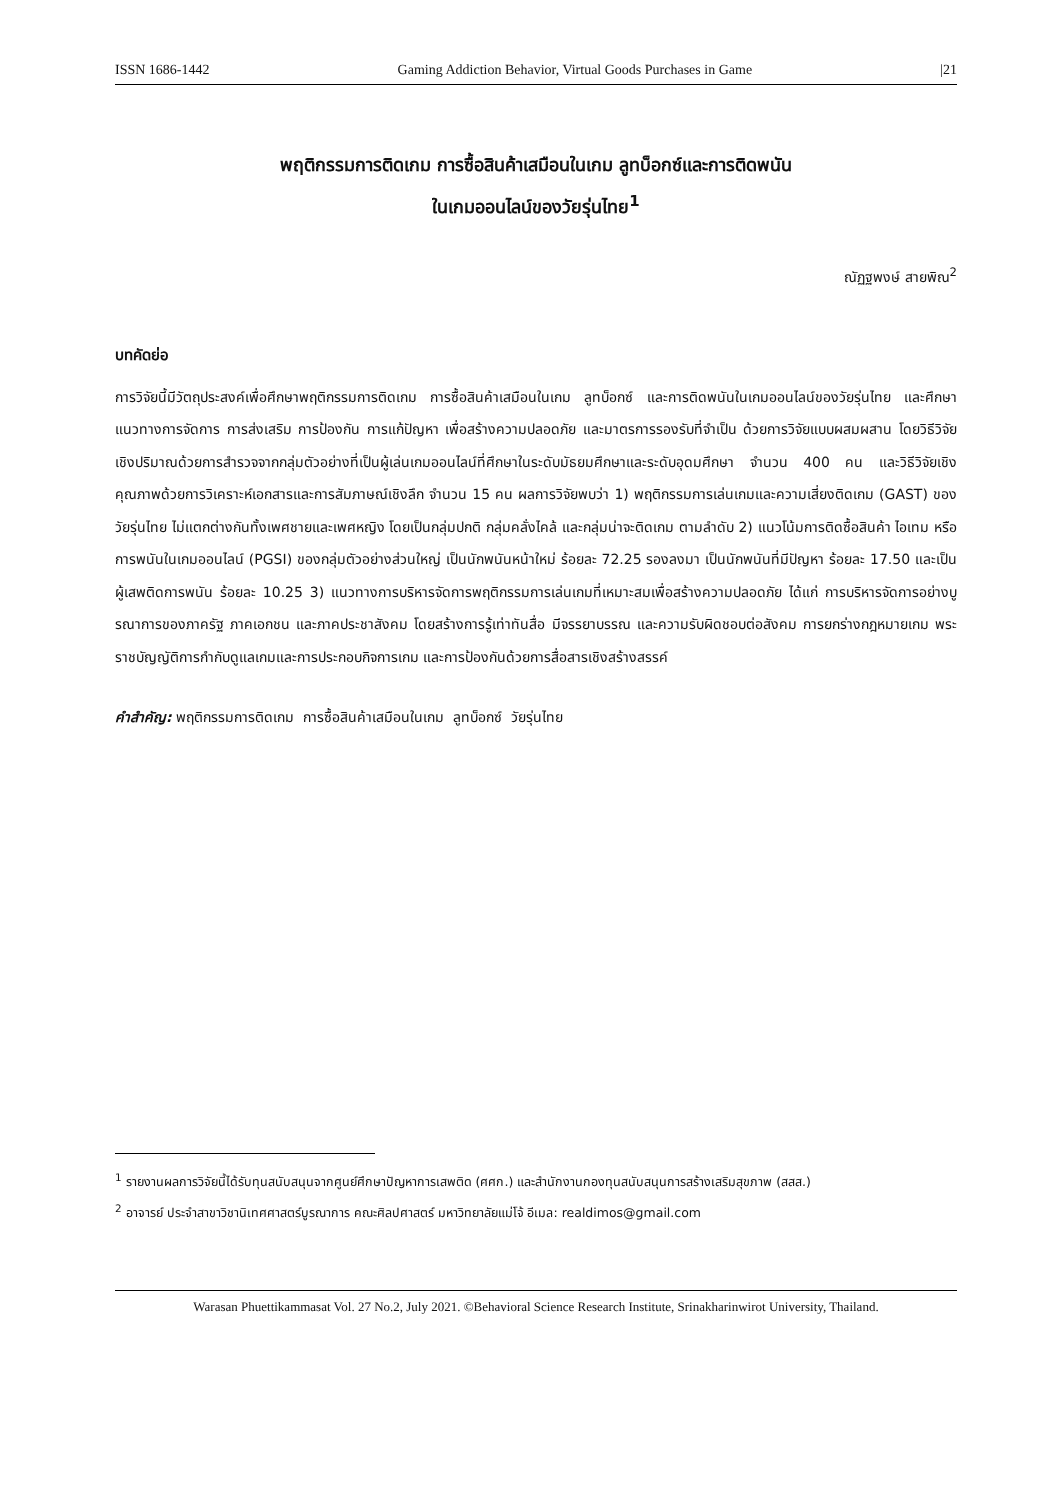ISSN 1686-1442 Gaming Addiction Behavior, Virtual Goods Purchases in Game |21
พฤติกรรมการติดเกม การซื้อสินค้าเสมือนในเกม ลูทบ็อกซ์และการติดพนัน
ในเกมออนไลน์ของวัยรุ่นไทย<sup>1</sup>
ณัฏฐพงษ์ สายพิณ<sup>2</sup>
บทคัดย่อ
การวิจัยนี้มีวัตถุประสงค์เพื่อศึกษาพฤติกรรมการติดเกม การซื้อสินค้าเสมือนในเกม ลูทบ็อกซ์ และการติดพนันในเกมออนไลน์ของวัยรุ่นไทย และศึกษาแนวทางการจัดการ การส่งเสริม การป้องกัน การแก้ปัญหา เพื่อสร้างความปลอดภัย และมาตรการรองรับที่จำเป็น ด้วยการวิจัยแบบผสมผสาน โดยวิธีวิจัยเชิงปริมาณด้วยการสำรวจจากกลุ่มตัวอย่างที่เป็นผู้เล่นเกมออนไลน์ที่ศึกษาในระดับมัธยมศึกษาและระดับอุดมศึกษา จำนวน 400 คน และวิธีวิจัยเชิงคุณภาพด้วยการวิเคราะห์เอกสารและการสัมภาษณ์เชิงลึก จำนวน 15 คน ผลการวิจัยพบว่า 1) พฤติกรรมการเล่นเกมและความเสี่ยงติดเกม (GAST) ของวัยรุ่นไทย ไม่แตกต่างกันทั้งเพศชายและเพศหญิง โดยเป็นกลุ่มปกติ กลุ่มคลั่งไคล้ และกลุ่มน่าจะติดเกม ตามลำดับ 2) แนวโน้มการติดซื้อสินค้า ไอเทม หรือการพนันในเกมออนไลน์ (PGSI) ของกลุ่มตัวอย่างส่วนใหญ่ เป็นนักพนันหน้าใหม่ ร้อยละ 72.25 รองลงมา เป็นนักพนันที่มีปัญหา ร้อยละ 17.50 และเป็นผู้เสพติดการพนัน ร้อยละ 10.25 3) แนวทางการบริหารจัดการพฤติกรรมการเล่นเกมที่เหมาะสมเพื่อสร้างความปลอดภัย ได้แก่ การบริหารจัดการอย่างบูรณาการของภาครัฐ ภาคเอกชน และภาคประชาสังคม โดยสร้างการรู้เท่าทันสื่อ มีจรรยาบรรณ และความรับผิดชอบต่อสังคม การยกร่างกฎหมายเกม พระราชบัญญัติการกำกับดูแลเกมและการประกอบกิจการเกม และการป้องกันด้วยการสื่อสารเชิงสร้างสรรค์
คำสำคัญ: พฤติกรรมการติดเกม การซื้อสินค้าเสมือนในเกม ลูทบ็อกซ์ วัยรุ่นไทย
<sup>1</sup> รายงานผลการวิจัยนี้ได้รับทุนสนับสนุนจากศูนย์ศึกษาปัญหาการเสพติด (ศศก.) และสำนักงานกองทุนสนับสนุนการสร้างเสริมสุขภาพ (สสส.)
<sup>2</sup> อาจารย์ ประจำสาขาวิชานิเทศศาสตร์บูรณาการ คณะศิลปศาสตร์ มหาวิทยาลัยแม่โจ้ อีเมล: realdimos@gmail.com
Warasan Phuettikammasat Vol. 27 No.2, July 2021. ©Behavioral Science Research Institute, Srinakharinwirot University, Thailand.